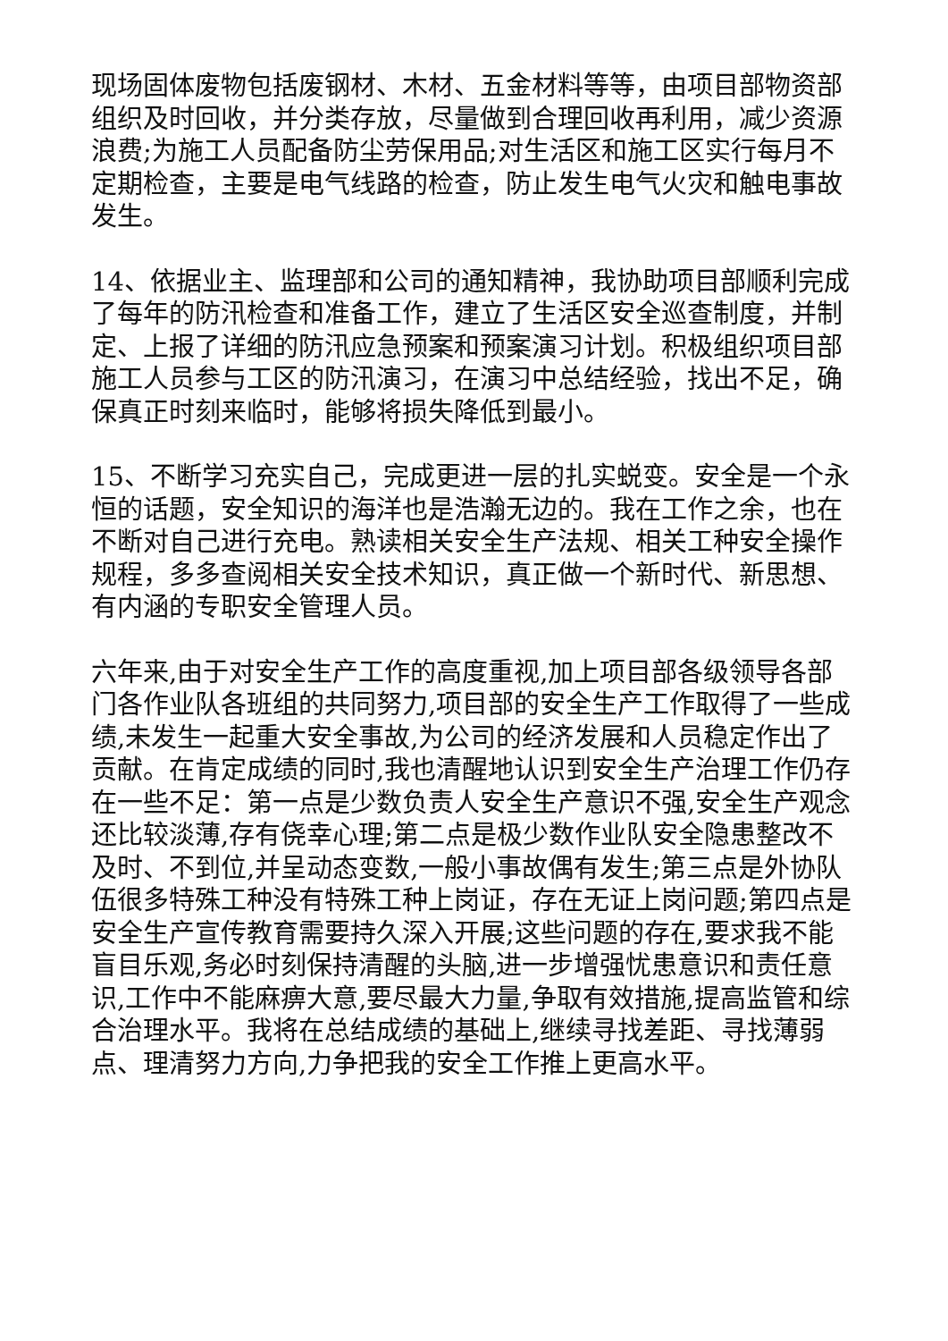现场固体废物包括废钢材、木材、五金材料等等，由项目部物资部组织及时回收，并分类存放，尽量做到合理回收再利用，减少资源浪费;为施工人员配备防尘劳保用品;对生活区和施工区实行每月不定期检查，主要是电气线路的检查，防止发生电气火灾和触电事故发生。
14、依据业主、监理部和公司的通知精神，我协助项目部顺利完成了每年的防汛检查和准备工作，建立了生活区安全巡查制度，并制定、上报了详细的防汛应急预案和预案演习计划。积极组织项目部施工人员参与工区的防汛演习，在演习中总结经验，找出不足，确保真正时刻来临时，能够将损失降低到最小。
15、不断学习充实自己，完成更进一层的扎实蜕变。安全是一个永恒的话题，安全知识的海洋也是浩瀚无边的。我在工作之余，也在不断对自己进行充电。熟读相关安全生产法规、相关工种安全操作规程，多多查阅相关安全技术知识，真正做一个新时代、新思想、有内涵的专职安全管理人员。
六年来,由于对安全生产工作的高度重视,加上项目部各级领导各部门各作业队各班组的共同努力,项目部的安全生产工作取得了一些成绩,未发生一起重大安全事故,为公司的经济发展和人员稳定作出了贡献。在肯定成绩的同时,我也清醒地认识到安全生产治理工作仍存在一些不足：第一点是少数负责人安全生产意识不强,安全生产观念还比较淡薄,存有侥幸心理;第二点是极少数作业队安全隐患整改不及时、不到位,并呈动态变数,一般小事故偶有发生;第三点是外协队伍很多特殊工种没有特殊工种上岗证，存在无证上岗问题;第四点是安全生产宣传教育需要持久深入开展;这些问题的存在,要求我不能盲目乐观,务必时刻保持清醒的头脑,进一步增强忧患意识和责任意识,工作中不能麻痹大意,要尽最大力量,争取有效措施,提高监管和综合治理水平。我将在总结成绩的基础上,继续寻找差距、寻找薄弱点、理清努力方向,力争把我的安全工作推上更高水平。